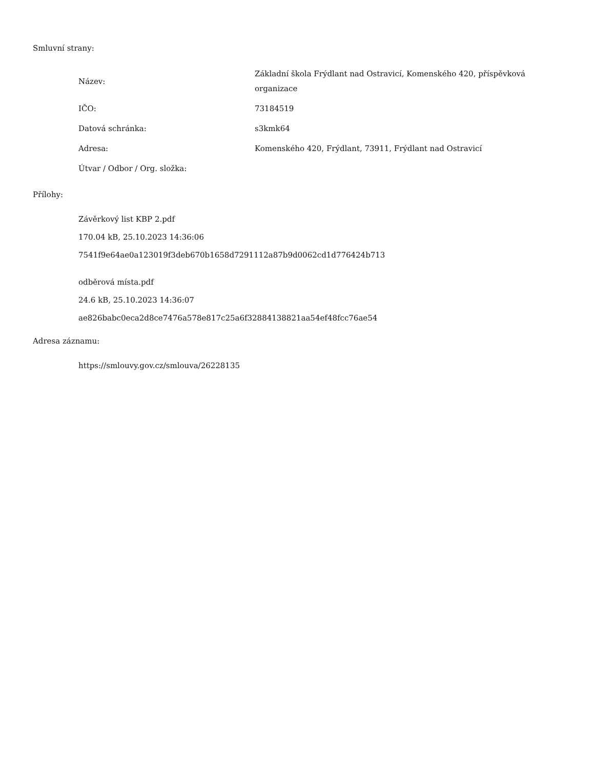Smluvní strany:
| Název: | Základní škola Frýdlant nad Ostravicí, Komenského 420, příspěvková organizace |
| IČO: | 73184519 |
| Datová schránka: | s3kmk64 |
| Adresa: | Komenského 420, Frýdlant, 73911, Frýdlant nad Ostravicí |
| Útvar / Odbor / Org. složka: | |
Přílohy:
Závěrkový list KBP 2.pdf
170.04 kB, 25.10.2023 14:36:06
7541f9e64ae0a123019f3deb670b1658d7291112a87b9d0062cd1d776424b713
odběrová místa.pdf
24.6 kB, 25.10.2023 14:36:07
ae826babc0eca2d8ce7476a578e817c25a6f32884138821aa54ef48fcc76ae54
Adresa záznamu:
https://smlouvy.gov.cz/smlouva/26228135